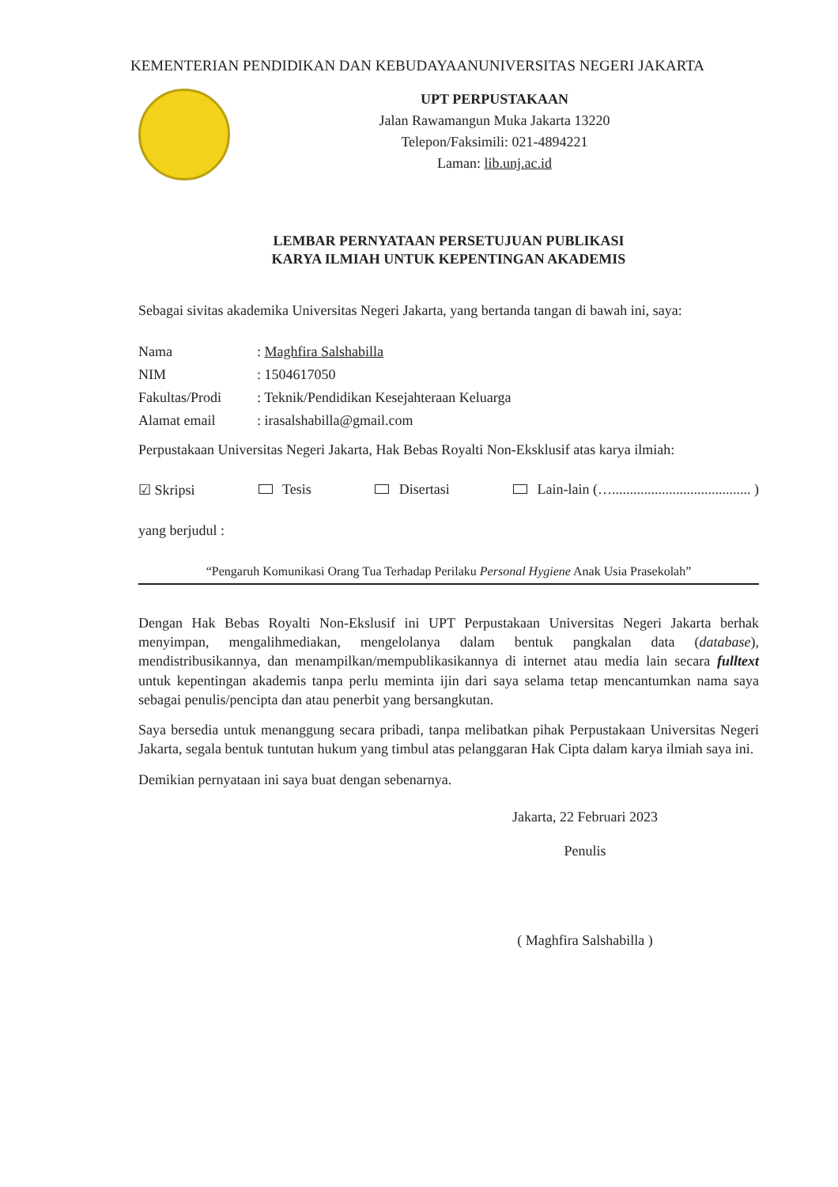KEMENTERIAN PENDIDIKAN DAN KEBUDAYAANUNIVERSITAS NEGERI JAKARTA
UPT PERPUSTAKAAN
Jalan Rawamangun Muka Jakarta 13220
Telepon/Faksimili: 021-4894221
Laman: lib.unj.ac.id
LEMBAR PERNYATAAN PERSETUJUAN PUBLIKASI
KARYA ILMIAH UNTUK KEPENTINGAN AKADEMIS
Sebagai sivitas akademika Universitas Negeri Jakarta, yang bertanda tangan di bawah ini, saya:
Nama: Maghfira Salshabilla
NIM: 1504617050
Fakultas/Prodi: Teknik/Pendidikan Kesejahteraan Keluarga
Alamat email: irasalshabilla@gmail.com
Perpustakaan Universitas Negeri Jakarta, Hak Bebas Royalti Non-Eksklusif atas karya ilmiah:
☑ Skripsi Tesis Disertasi Lain-lain (…....................................... )
yang berjudul :
“Pengaruh Komunikasi Orang Tua Terhadap Perilaku Personal Hygiene Anak Usia Prasekolah”
Dengan Hak Bebas Royalti Non-Ekslusif ini UPT Perpustakaan Universitas Negeri Jakarta berhak menyimpan, mengalihmediakan, mengelolanya dalam bentuk pangkalan data (database), mendistribusikannya, dan menampilkan/mempublikasikannya di internet atau media lain secara fulltext untuk kepentingan akademis tanpa perlu meminta ijin dari saya selama tetap mencantumkan nama saya sebagai penulis/pencipta dan atau penerbit yang bersangkutan.
Saya bersedia untuk menanggung secara pribadi, tanpa melibatkan pihak Perpustakaan Universitas Negeri Jakarta, segala bentuk tuntutan hukum yang timbul atas pelanggaran Hak Cipta dalam karya ilmiah saya ini.
Demikian pernyataan ini saya buat dengan sebenarnya.
Jakarta, 22 Februari 2023
Penulis
( Maghfira Salshabilla )